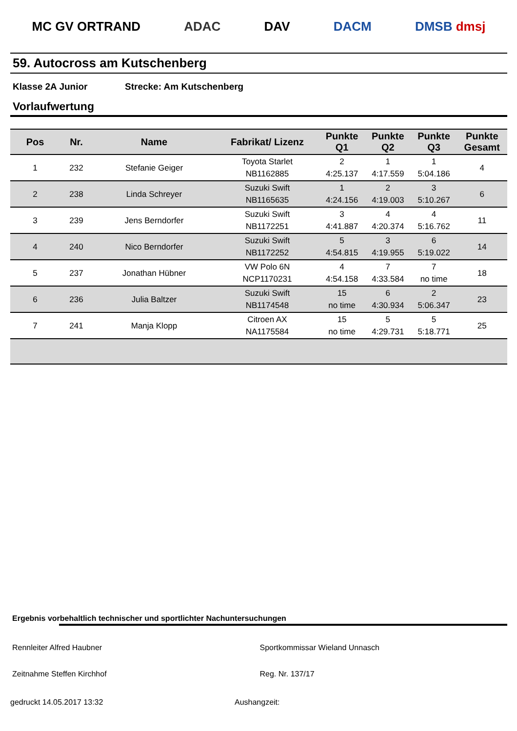MC GV ORTRAND ADAC DAV DACM DMSB dmsj
59. Autocross am Kutschenberg
Klasse 2A Junior Strecke: Am Kutschenberg
Vorlaufwertung
| Pos | Nr. | Name | Fabrikat/ Lizenz | Punkte Q1 | Punkte Q2 | Punkte Q3 | Punkte Gesamt |
| --- | --- | --- | --- | --- | --- | --- | --- |
| 1 | 232 | Stefanie Geiger | Toyota Starlet NB1162885 | 2 4:25.137 | 1 4:17.559 | 1 5:04.186 | 4 |
| 2 | 238 | Linda Schreyer | Suzuki Swift NB1165635 | 1 4:24.156 | 2 4:19.003 | 3 5:10.267 | 6 |
| 3 | 239 | Jens Berndorfer | Suzuki Swift NB1172251 | 3 4:41.887 | 4 4:20.374 | 4 5:16.762 | 11 |
| 4 | 240 | Nico Berndorfer | Suzuki Swift NB1172252 | 5 4:54.815 | 3 4:19.955 | 6 5:19.022 | 14 |
| 5 | 237 | Jonathan Hübner | VW Polo 6N NCP1170231 | 4 4:54.158 | 7 4:33.584 | 7 no time | 18 |
| 6 | 236 | Julia Baltzer | Suzuki Swift NB1174548 | 15 no time | 6 4:30.934 | 2 5:06.347 | 23 |
| 7 | 241 | Manja Klopp | Citroen AX NA1175584 | 15 no time | 5 4:29.731 | 5 5:18.771 | 25 |
Ergebnis vorbehaltlich technischer und sportlichter Nachuntersuchungen
Rennleiter Alfred Haubner Sportkommissar Wieland Unnasch
Zeitnahme Steffen Kirchhof Reg. Nr. 137/17
gedruckt 14.05.2017 13:32 Aushangzeit: